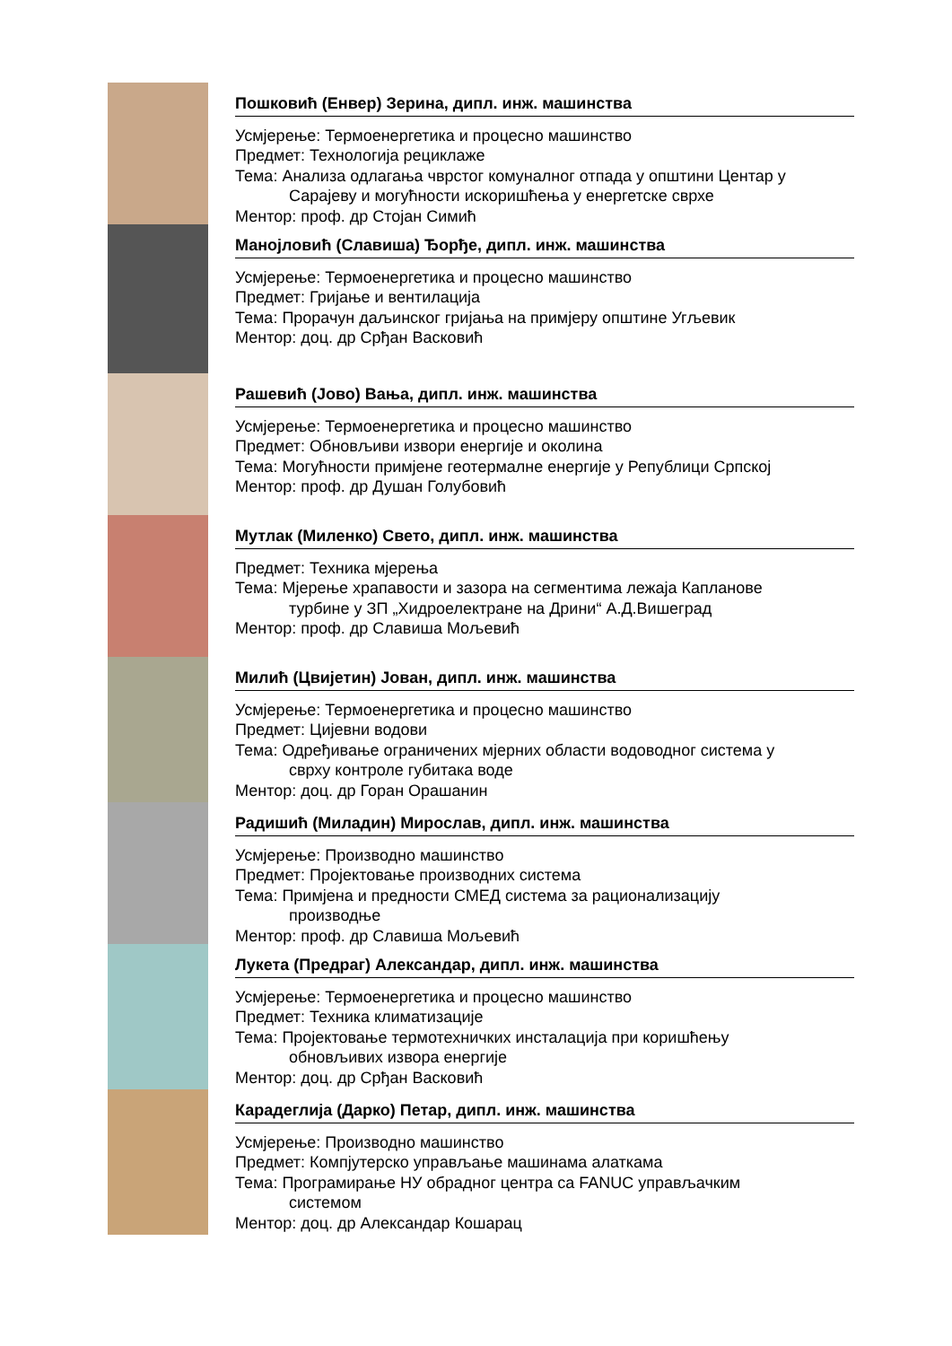Пошковић (Енвер) Зерина, дипл. инж. машинства
Усмјерење: Термоенергетика и процесно машинство
Предмет: Технологија рециклаже
Тема: Анализа одлагања чврстог комуналног отпада у општини Центар у
Сарајеву и могућности искоришћења у енергетске сврхе
Ментор: проф. др Стојан Симић
Манојловић (Славиша) Ђорђе, дипл. инж. машинства
Усмјерење: Термоенергетика и процесно машинство
Предмет: Гријање и вентилација
Тема: Прорачун даљинског гријања на примјеру општине Угљевик
Ментор: доц. др Срђан Васковић
Рашевић (Јово) Вања, дипл. инж. машинства
Усмјерење: Термоенергетика и процесно машинство
Предмет: Обновљиви извори енергије и околина
Тема: Могућности примјене геотермалне енергије у Републици Српској
Ментор: проф. др Душан Голубовић
Мутлак (Миленко) Свето, дипл. инж. машинства
Предмет: Техника мјерења
Тема: Мјерење храпавости и зазора на сегментима лежаја Капланове
турбине у ЗП „Хидроелектране на Дрини“ А.Д.Вишеград
Ментор: проф. др Славиша Мољевић
Милић (Цвијетин) Јован, дипл. инж. машинства
Усмјерење: Термоенергетика и процесно машинство
Предмет: Цијевни водови
Тема: Одређивање ограничених мјерних области водоводног система у
сврху контроле губитака воде
Ментор: доц. др Горан Орашанин
Радишић (Миладин) Мирослав, дипл. инж. машинства
Усмјерење: Производно машинство
Предмет: Пројектовање производних система
Тема: Примјена и предности СМЕД система за рационализацију
производње
Ментор: проф. др Славиша Мољевић
Лукета (Предраг) Александар, дипл. инж. машинства
Усмјерење: Термоенергетика и процесно машинство
Предмет: Техника климатизације
Тема: Пројектовање термотехничких инсталација при коришћењу
обновљивих извора енергије
Ментор: доц. др Срђан Васковић
Карадеглија (Дарко) Петар, дипл. инж. машинства
Усмјерење: Производно машинство
Предмет: Компјутерско управљање машинама алаткама
Тема: Програмирање НУ обрадног центра са FANUC управљачким
системом
Ментор: доц. др Александар Кошарац